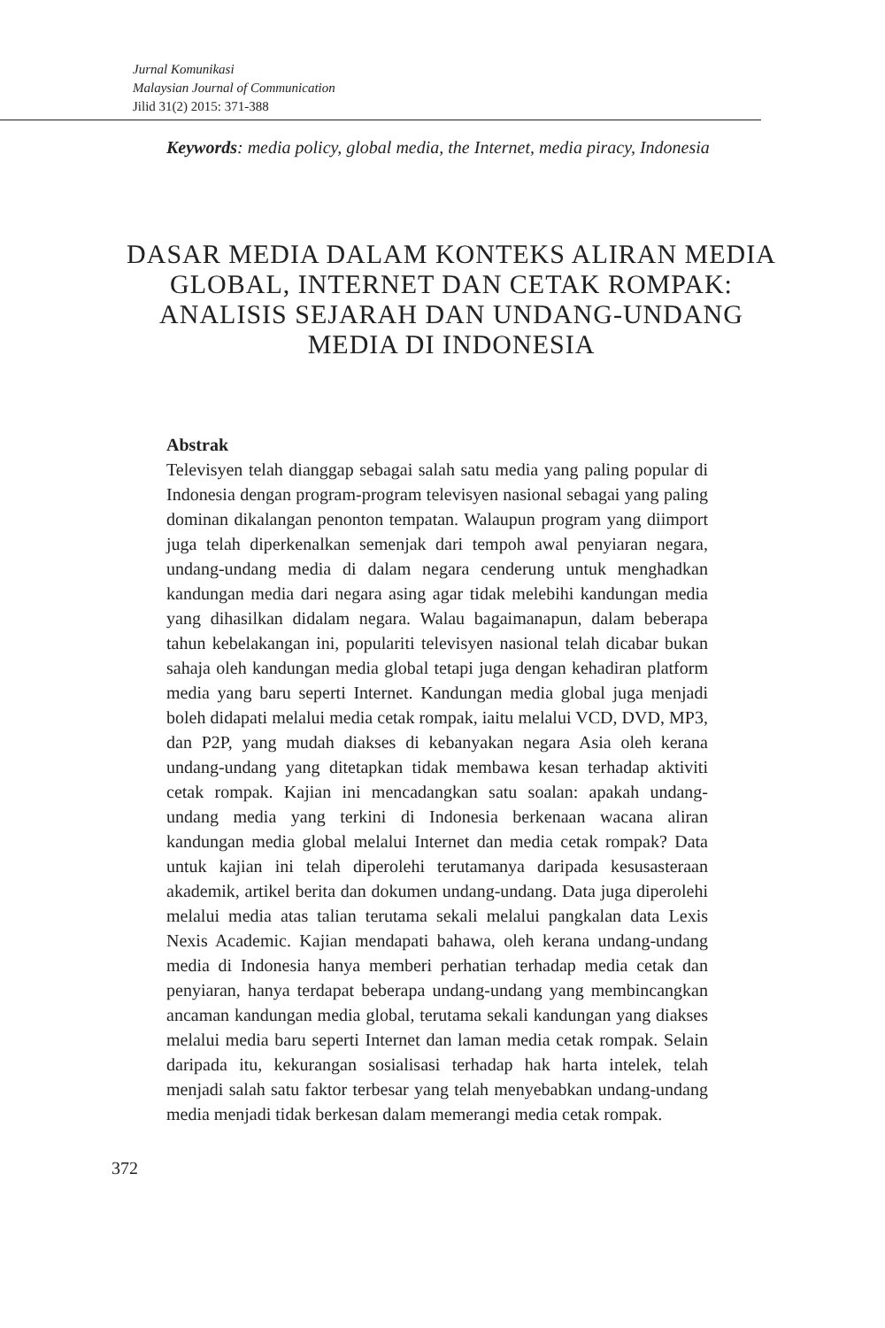Jurnal Komunikasi
Malaysian Journal of Communication
Jilid 31(2) 2015: 371-388
Keywords: media policy, global media, the Internet, media piracy, Indonesia
DASAR MEDIA DALAM KONTEKS ALIRAN MEDIA GLOBAL, INTERNET DAN CETAK ROMPAK: ANALISIS SEJARAH DAN UNDANG-UNDANG MEDIA DI INDONESIA
Abstrak
Televisyen telah dianggap sebagai salah satu media yang paling popular di Indonesia dengan program-program televisyen nasional sebagai yang paling dominan dikalangan penonton tempatan. Walaupun program yang diimport juga telah diperkenalkan semenjak dari tempoh awal penyiaran negara, undang-undang media di dalam negara cenderung untuk menghadkan kandungan media dari negara asing agar tidak melebihi kandungan media yang dihasilkan didalam negara. Walau bagaimanapun, dalam beberapa tahun kebelakangan ini, populariti televisyen nasional telah dicabar bukan sahaja oleh kandungan media global tetapi juga dengan kehadiran platform media yang baru seperti Internet. Kandungan media global juga menjadi boleh didapati melalui media cetak rompak, iaitu melalui VCD, DVD, MP3, dan P2P, yang mudah diakses di kebanyakan negara Asia oleh kerana undang-undang yang ditetapkan tidak membawa kesan terhadap aktiviti cetak rompak. Kajian ini mencadangkan satu soalan: apakah undang-undang media yang terkini di Indonesia berkenaan wacana aliran kandungan media global melalui Internet dan media cetak rompak? Data untuk kajian ini telah diperolehi terutamanya daripada kesusasteraan akademik, artikel berita dan dokumen undang-undang. Data juga diperolehi melalui media atas talian terutama sekali melalui pangkalan data Lexis Nexis Academic. Kajian mendapati bahawa, oleh kerana undang-undang media di Indonesia hanya memberi perhatian terhadap media cetak dan penyiaran, hanya terdapat beberapa undang-undang yang membincangkan ancaman kandungan media global, terutama sekali kandungan yang diakses melalui media baru seperti Internet dan laman media cetak rompak. Selain daripada itu, kekurangan sosialisasi terhadap hak harta intelek, telah menjadi salah satu faktor terbesar yang telah menyebabkan undang-undang media menjadi tidak berkesan dalam memerangi media cetak rompak.
372